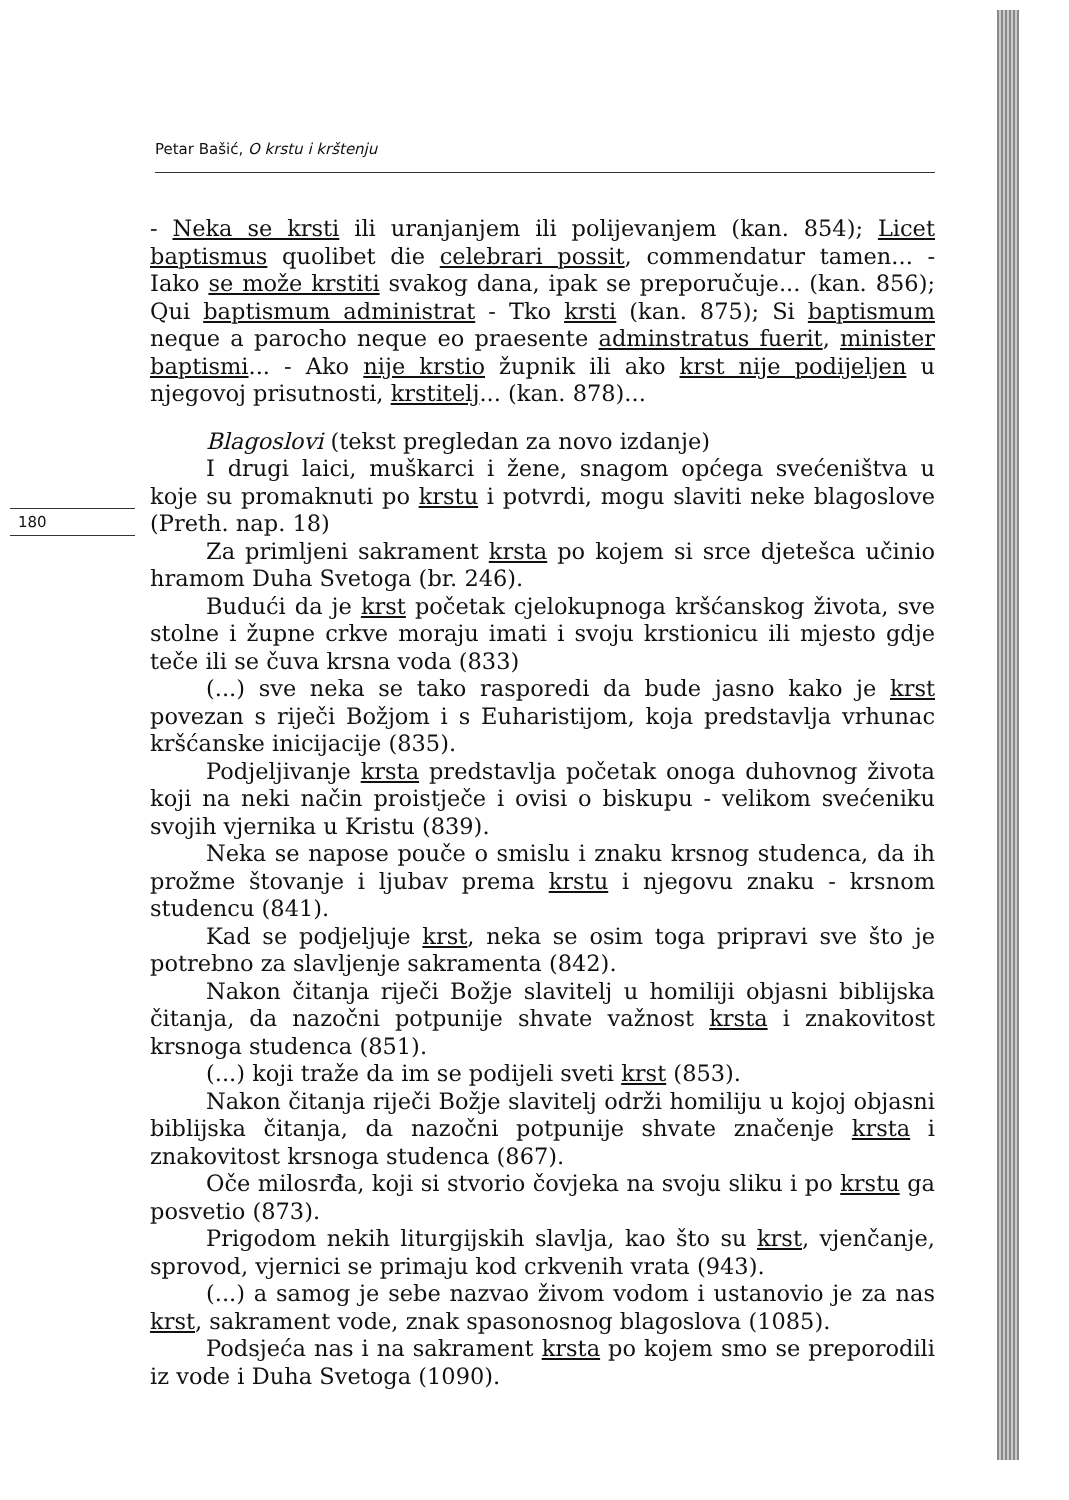Petar Bašić, O krstu i krštenju
180
- Neka se krsti ili uranjanjem ili polijevanjem (kan. 854); Licet baptismus quolibet die celebrari possit, commendatur tamen... - Iako se može krstiti svakog dana, ipak se preporučuje... (kan. 856); Qui baptismum administrat - Tko krsti (kan. 875); Si baptismum neque a parocho neque eo praesente adminstratus fuerit, minister baptismi... - Ako nije krstio župnik ili ako krst nije podijeljen u njegovoj prisutnosti, krstitelj... (kan. 878)...
Blagoslovi (tekst pregledan za novo izdanje)
I drugi laici, muškarci i žene, snagom općega svećeništva u koje su promaknuti po krstu i potvrdi, mogu slaviti neke blagoslove (Preth. nap. 18)
Za primljeni sakrament krsta po kojem si srce djetešca učinio hramom Duha Svetoga (br. 246).
Budući da je krst početak cjelokupnoga kršćanskog života, sve stolne i župne crkve moraju imati i svoju krstionicu ili mjesto gdje teče ili se čuva krsna voda (833)
(...) sve neka se tako rasporedi da bude jasno kako je krst povezan s riječi Božjom i s Euharistijom, koja predstavlja vrhunac kršćanske inicijacije (835).
Podjeljivanje krsta predstavlja početak onoga duhovnog života koji na neki način proistječe i ovisi o biskupu - velikom svećeniku svojih vjernika u Kristu (839).
Neka se napose pouče o smislu i znaku krsnog studenca, da ih prožme štovanje i ljubav prema krstu i njegovu znaku - krsnom studencu (841).
Kad se podjeljuje krst, neka se osim toga pripravi sve što je potrebno za slavljenje sakramenta (842).
Nakon čitanja riječi Božje slavitelj u homiliji objasni biblijska čitanja, da nazočni potpunije shvate važnost krsta i znakovitost krsnoga studenca (851).
(...) koji traže da im se podijeli sveti krst (853).
Nakon čitanja riječi Božje slavitelj održi homiliju u kojoj objasni biblijska čitanja, da nazočni potpunije shvate značenje krsta i znakovitost krsnoga studenca (867).
Oče milosrđa, koji si stvorio čovjeka na svoju sliku i po krstu ga posvetio (873).
Prigodom nekih liturgijskih slavlja, kao što su krst, vjenčanje, sprovod, vjernici se primaju kod crkvenih vrata (943).
(...) a samog je sebe nazvao živom vodom i ustanovio je za nas krst, sakrament vode, znak spasonosnog blagoslova (1085).
Podsjeća nas i na sakrament krsta po kojem smo se preporodili iz vode i Duha Svetoga (1090).